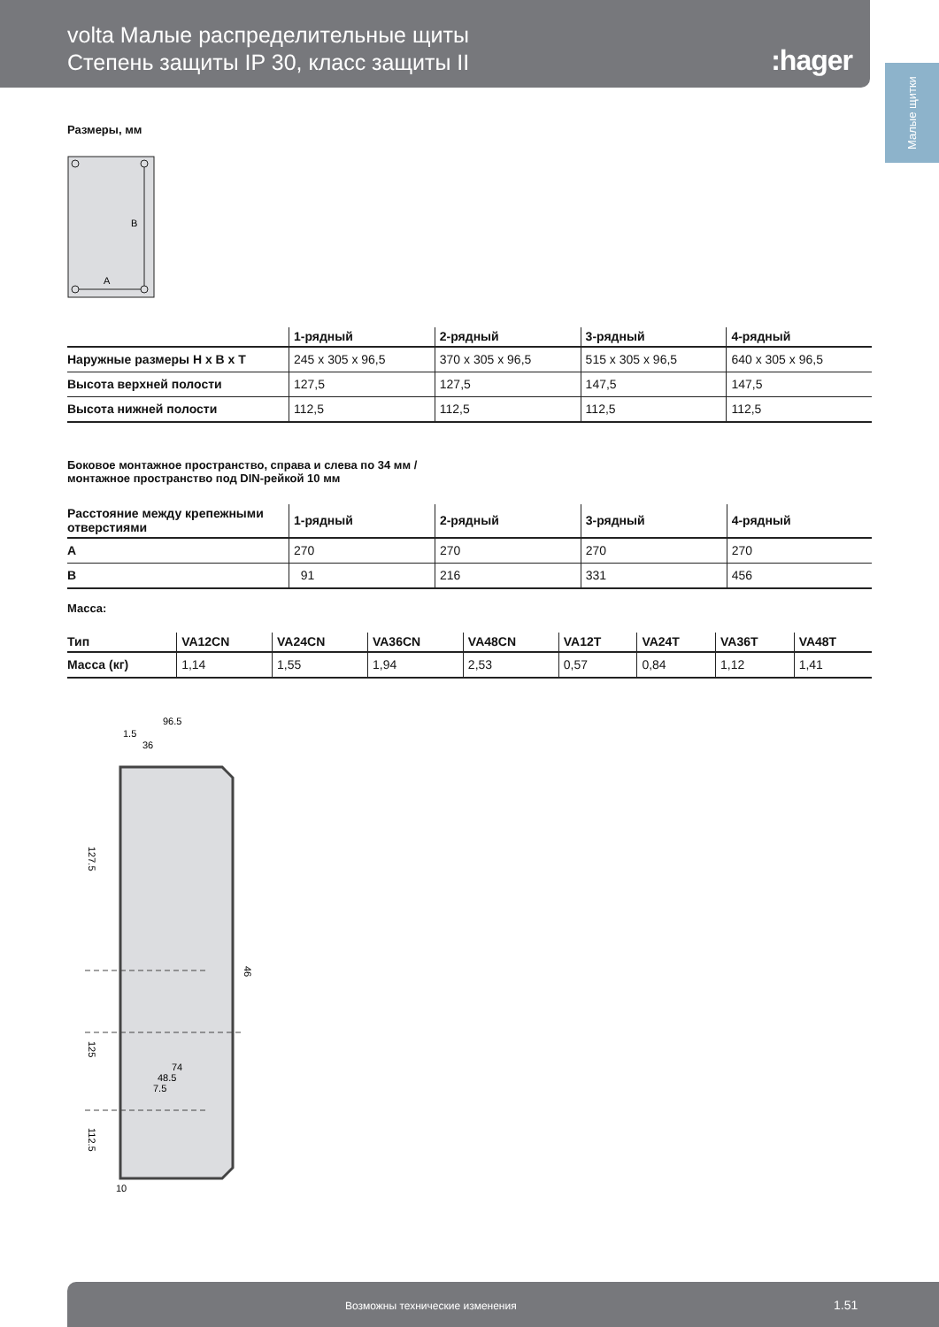volta Малые распределительные щиты
Степень защиты IP 30, класс защиты II
:hager
Малые щитки
Размеры, мм
B
A
| | 1-рядный | 2-рядный | 3-рядный | 4-рядный |
| --- | --- | --- | --- | --- |
| Наружные размеры H x B x T | 245 x 305 x 96,5 | 370 x 305 x 96,5 | 515 x 305 x 96,5 | 640 x 305 x 96,5 |
| Высота верхней полости | 127,5 | 127,5 | 147,5 | 147,5 |
| Высота нижней полости | 112,5 | 112,5 | 112,5 | 112,5 |
Боковое монтажное пространство, справа и слева по 34 мм /
монтажное пространство под DIN-рейкой 10 мм
| Расстояние между крепежными отверстиями | 1-рядный | 2-рядный | 3-рядный | 4-рядный |
| --- | --- | --- | --- | --- |
| A | 270 | 270 | 270 | 270 |
| B | 91 | 216 | 331 | 456 |
Масса:
| Тип | VA12CN | VA24CN | VA36CN | VA48CN | VA12T | VA24T | VA36T | VA48T |
| --- | --- | --- | --- | --- | --- | --- | --- | --- |
| Масса (кг) | 1,14 | 1,55 | 1,94 | 2,53 | 0,57 | 0,84 | 1,12 | 1,41 |
96.5
1.5
36
127.5
125
112.5
46
74
48.5
7.5
10
Возможны технические изменения 1.51